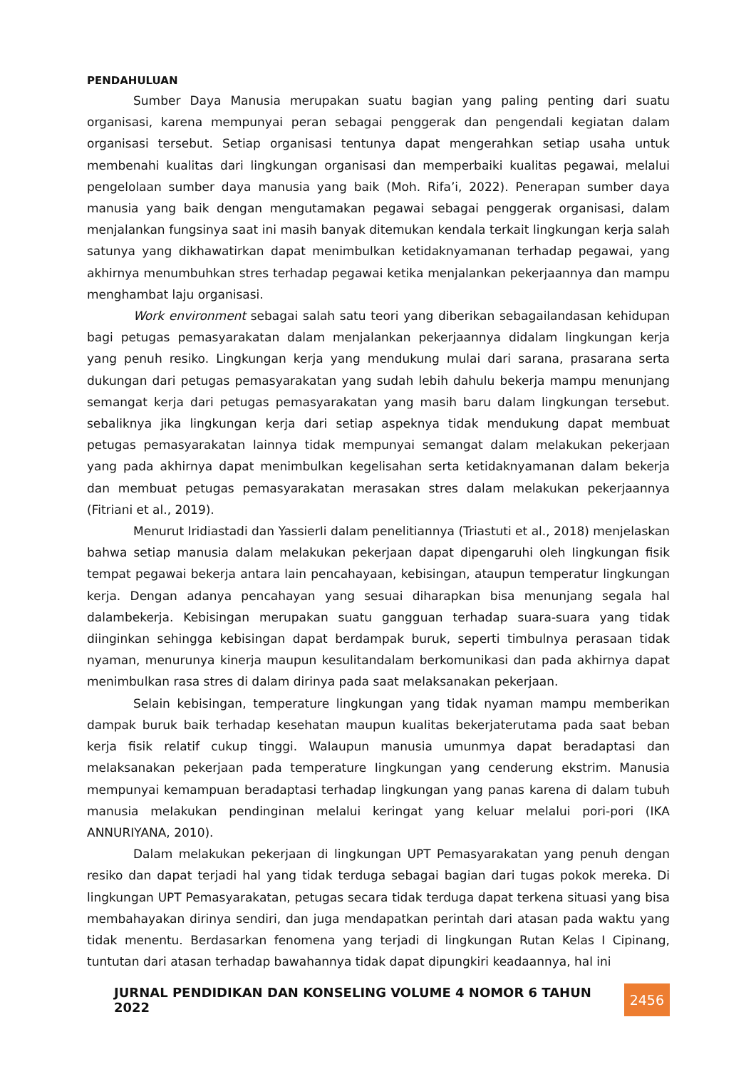PENDAHULUAN
Sumber Daya Manusia merupakan suatu bagian yang paling penting dari suatu organisasi, karena mempunyai peran sebagai penggerak dan pengendali kegiatan dalam organisasi tersebut. Setiap organisasi tentunya dapat mengerahkan setiap usaha untuk membenahi kualitas dari lingkungan organisasi dan memperbaiki kualitas pegawai, melalui pengelolaan sumber daya manusia yang baik (Moh. Rifa’i, 2022). Penerapan sumber daya manusia yang baik dengan mengutamakan pegawai sebagai penggerak organisasi, dalam menjalankan fungsinya saat ini masih banyak ditemukan kendala terkait lingkungan kerja salah satunya yang dikhawatirkan dapat menimbulkan ketidaknyamanan terhadap pegawai, yang akhirnya menumbuhkan stres terhadap pegawai ketika menjalankan pekerjaannya dan mampu menghambat laju organisasi.
Work environment sebagai salah satu teori yang diberikan sebagailandasan kehidupan bagi petugas pemasyarakatan dalam menjalankan pekerjaannya didalam lingkungan kerja yang penuh resiko. Lingkungan kerja yang mendukung mulai dari sarana, prasarana serta dukungan dari petugas pemasyarakatan yang sudah lebih dahulu bekerja mampu menunjang semangat kerja dari petugas pemasyarakatan yang masih baru dalam lingkungan tersebut. sebaliknya jika lingkungan kerja dari setiap aspeknya tidak mendukung dapat membuat petugas pemasyarakatan lainnya tidak mempunyai semangat dalam melakukan pekerjaan yang pada akhirnya dapat menimbulkan kegelisahan serta ketidaknyamanan dalam bekerja dan membuat petugas pemasyarakatan merasakan stres dalam melakukan pekerjaannya (Fitriani et al., 2019).
Menurut Iridiastadi dan YassierIi dalam penelitiannya (Triastuti et al., 2018) menjelaskan bahwa setiap manusia dalam melakukan pekerjaan dapat dipengaruhi oleh Iingkungan fisik tempat pegawai bekerja antara lain pencahayaan, kebisingan, ataupun temperatur lingkungan kerja. Dengan adanya pencahayan yang sesuai diharapkan bisa menunjang segala hal dalambekerja. Kebisingan merupakan suatu gangguan terhadap suara-suara yang tidak diinginkan sehingga kebisingan dapat berdampak buruk, seperti timbulnya perasaan tidak nyaman, menurunya kinerja maupun kesulitandalam berkomunikasi dan pada akhirnya dapat menimbulkan rasa stres di dalam dirinya pada saat melaksanakan pekerjaan.
Selain kebisingan, temperature lingkungan yang tidak nyaman mampu memberikan dampak buruk baik terhadap kesehatan maupun kuaIitas bekerjaterutama pada saat beban kerja fisik relatif cukup tinggi. WaIaupun manusia umunmya dapat beradaptasi dan meIaksanakan pekerjaan pada temperature Iingkungan yang cenderung ekstrim. Manusia mempunyai kemampuan beradaptasi terhadap lingkungan yang panas karena di dalam tubuh manusia meIakukan pendinginan melalui keringat yang keluar melalui pori-pori (IKA ANNURIYANA, 2010).
Dalam melakukan pekerjaan di lingkungan UPT Pemasyarakatan yang penuh dengan resiko dan dapat terjadi hal yang tidak terduga sebagai bagian dari tugas pokok mereka. Di lingkungan UPT Pemasyarakatan, petugas secara tidak terduga dapat terkena situasi yang bisa membahayakan dirinya sendiri, dan juga mendapatkan perintah dari atasan pada waktu yang tidak menentu. Berdasarkan fenomena yang terjadi di lingkungan Rutan Kelas I Cipinang, tuntutan dari atasan terhadap bawahannya tidak dapat dipungkiri keadaannya, hal ini
JURNAL PENDIDIKAN DAN KONSELING VOLUME 4 NOMOR 6 TAHUN 2022 2456